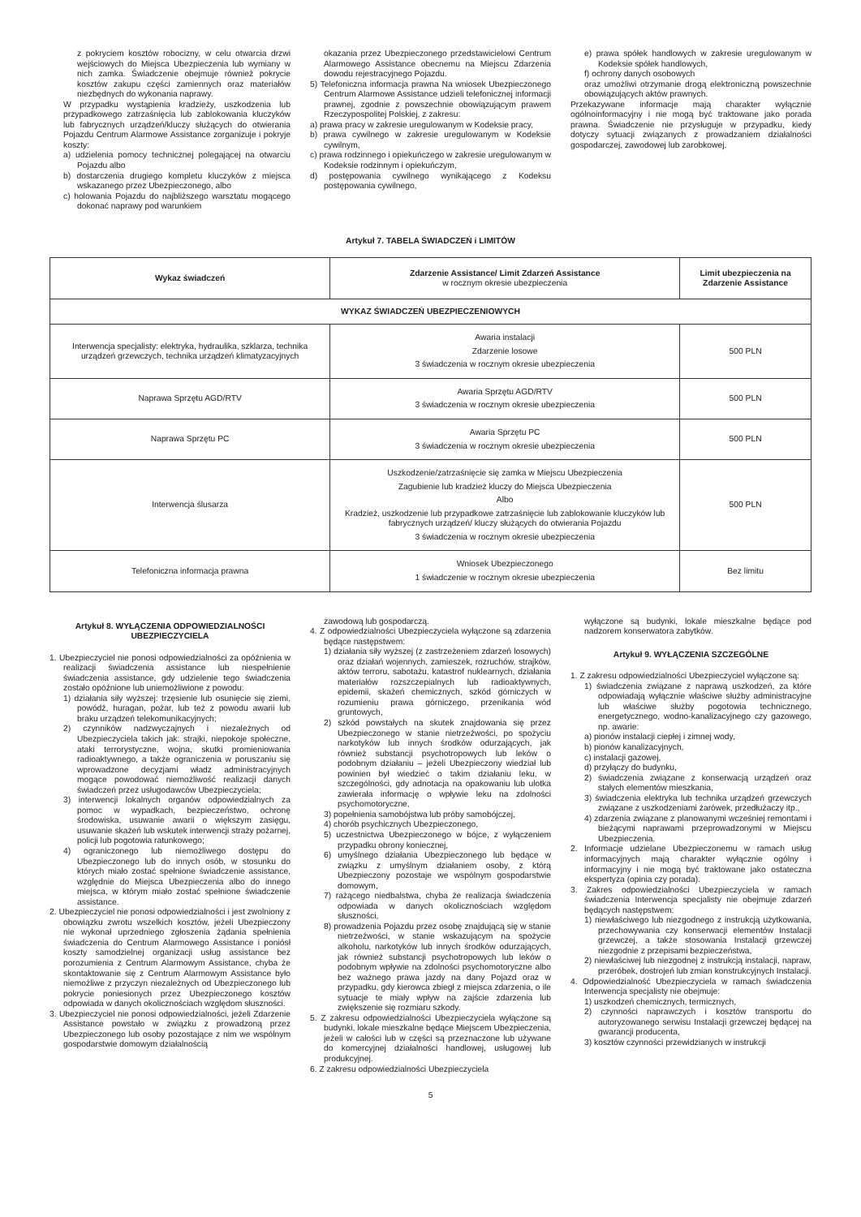z pokryciem kosztów robocizny, w celu otwarcia drzwi wejściowych do Miejsca Ubezpieczenia lub wymiany w nich zamka. Świadczenie obejmuje również pokrycie kosztów zakupu części zamiennych oraz materiałów niezbędnych do wykonania naprawy.
W przypadku wystąpienia kradzieży, uszkodzenia lub przypadkowego zatrzaśnięcia lub zablokowania kluczyków lub fabrycznych urządzeń/kluczy służących do otwierania Pojazdu Centrum Alarmowe Assistance zorganizuje i pokryje koszty:
a) udzielenia pomocy technicznej polegającej na otwarciu Pojazdu albo
b) dostarczenia drugiego kompletu kluczyków z miejsca wskazanego przez Ubezpieczonego, albo
c) holowania Pojazdu do najbliższego warsztatu mogącego dokonać naprawy pod warunkiem
okazania przez Ubezpieczonego przedstawicielowi Centrum Alarmowego Assistance obecnemu na Miejscu Zdarzenia dowodu rejestracyjnego Pojazdu.
5) Telefoniczna informacja prawna Na wniosek Ubezpieczonego Centrum Alarmowe Assistance udzieli telefonicznej informacji prawnej, zgodnie z powszechnie obowiązującym prawem Rzeczypospolitej Polskiej, z zakresu:
a) prawa pracy w zakresie uregulowanym w Kodeksie pracy,
b) prawa cywilnego w zakresie uregulowanym w Kodeksie cywilnym,
c) prawa rodzinnego i opiekuńczego w zakresie uregulowanym w Kodeksie rodzinnym i opiekuńczym,
d) postępowania cywilnego wynikającego z Kodeksu postępowania cywilnego,
e) prawa spółek handlowych w zakresie uregulowanym w Kodeksie spółek handlowych,
f) ochrony danych osobowych
oraz umożliwi otrzymanie drogą elektroniczną powszechnie obowiązujących aktów prawnych.
Przekazywane informacje mają charakter wyłącznie ogólnoinformacyjny i nie mogą być traktowane jako porada prawna. Świadczenie nie przysługuje w przypadku, kiedy dotyczy sytuacji związanych z prowadzaniem działalności gospodarczej, zawodowej lub zarobkowej.
Artykuł 7. TABELA ŚWIADCZEŃ i LIMITÓW
| Wykaz świadczeń | Zdarzenie Assistance/ Limit Zdarzeń Assistance w rocznym okresie ubezpieczenia | Limit ubezpieczenia na Zdarzenie Assistance |
| --- | --- | --- |
| WYKAZ ŚWIADCZEŃ UBEZPIECZENIOWYCH | | |
| Interwencja specjalisty: elektryka, hydraulika, szklarza, technika urządzeń grzewczych, technika urządzeń klimatyzacyjnych | Awaria instalacji Zdarzenie losowe 3 świadczenia w rocznym okresie ubezpieczenia | 500 PLN |
| Naprawa Sprzętu AGD/RTV | Awaria Sprzętu AGD/RTV 3 świadczenia w rocznym okresie ubezpieczenia | 500 PLN |
| Naprawa Sprzętu PC | Awaria Sprzętu PC 3 świadczenia w rocznym okresie ubezpieczenia | 500 PLN |
| Interwencja ślusarza | Uszkodzenie/zatrzaśnięcie się zamka w Miejscu Ubezpieczenia Zagubienie lub kradzież kluczy do Miejsca Ubezpieczenia Albo Kradzież, uszkodzenie lub przypadkowe zatrzaśnięcie lub zablokowanie kluczyków lub fabrycznych urządzeń/ kluczy służących do otwierania Pojazdu 3 świadczenia w rocznym okresie ubezpieczenia | 500 PLN |
| Telefoniczna informacja prawna | Wniosek Ubezpieczonego 1 świadczenie w rocznym okresie ubezpieczenia | Bez limitu |
Artykuł 8. WYŁĄCZENIA ODPOWIEDZIALNOŚCI UBEZPIECZYCIELA
1. Ubezpieczyciel nie ponosi odpowiedzialności za opóźnienia w realizacji świadczenia assistance lub niespełnienie świadczenia assistance, gdy udzielenie tego świadczenia zostało opóźnione lub uniemożliwione z powodu:
1) działania siły wyższej: trzęsienie lub osunięcie się ziemi, powódź, huragan, pożar, lub też z powodu awarii lub braku urządzeń telekomunikacyjnych;
2) czynników nadzwyczajnych i niezależnych od Ubezpieczyciela takich jak: strajki, niepokoje społeczne, ataki terrorystyczne, wojna, skutki promieniowania radioaktywnego, a także ograniczenia w poruszaniu się wprowadzone decyzjami władz administracyjnych mogące powodować niemożliwość realizacji danych świadczeń przez usługodawców Ubezpieczyciela;
3) interwencji lokalnych organów odpowiedzialnych za pomoc w wypadkach, bezpieczeństwo, ochronę środowiska, usuwanie awarii o większym zasięgu, usuwanie skażeń lub wskutek interwencji straży pożarnej, policji lub pogotowia ratunkowego;
4) ograniczonego lub niemożliwego dostępu do Ubezpieczonego lub do innych osób, w stosunku do których miało zostać spełnione świadczenie assistance, względnie do Miejsca Ubezpieczenia albo do innego miejsca, w którym miało zostać spełnione świadczenie assistance.
2. Ubezpieczyciel nie ponosi odpowiedzialności i jest zwolniony z obowiązku zwrotu wszelkich kosztów, jeżeli Ubezpieczony nie wykonał uprzedniego zgłoszenia żądania spełnienia świadczenia do Centrum Alarmowego Assistance i poniósł koszty samodzielnej organizacji usług assistance bez porozumienia z Centrum Alarmowym Assistance, chyba że skontaktowanie się z Centrum Alarmowym Assistance było niemożliwe z przyczyn niezależnych od Ubezpieczonego lub pokrycie poniesionych przez Ubezpieczonego kosztów odpowiada w danych okolicznościach względom słuszności.
3. Ubezpieczyciel nie ponosi odpowiedzialności, jeżeli Zdarzenie Assistance powstało w związku z prowadzoną przez Ubezpieczonego lub osoby pozostające z nim we wspólnym gospodarstwie domowym działalnością
zawodową lub gospodarczą.
4. Z odpowiedzialności Ubezpieczyciela wyłączone są zdarzenia będące następstwem:
1) działania siły wyższej (z zastrzeżeniem zdarzeń losowych) oraz działań wojennych, zamieszek, rozruchów, strajków, aktów terroru, sabotażu, katastrof nuklearnych, działania materiałów rozszczepialnych lub radioaktywnych, epidemii, skażeń chemicznych, szkód górniczych w rozumieniu prawa górniczego, przenikania wód gruntowych,
2) szkód powstałych na skutek znajdowania się przez Ubezpieczonego w stanie nietrzeźwości, po spożyciu narkotyków lub innych środków odurzających, jak również substancji psychotropowych lub leków o podobnym działaniu – jeżeli Ubezpieczony wiedział lub powinien był wiedzieć o takim działaniu leku, w szczególności, gdy adnotacja na opakowaniu lub ulotka zawierała informację o wpływie leku na zdolności psychomotoryczne,
3) popełnienia samobójstwa lub próby samobójczej,
4) chorób psychicznych Ubezpieczonego,
5) uczestnictwa Ubezpieczonego w bójce, z wyłączeniem przypadku obrony koniecznej,
6) umyślnego działania Ubezpieczonego lub będące w związku z umyślnym działaniem osoby, z którą Ubezpieczony pozostaje we wspólnym gospodarstwie domowym,
7) rażącego niedbalstwa, chyba że realizacja świadczenia odpowiada w danych okolicznościach względom słuszności,
8) prowadzenia Pojazdu przez osobę znajdującą się w stanie nietrzeźwości, w stanie wskazującym na spożycie alkoholu, narkotyków lub innych środków odurzających, jak również substancji psychotropowych lub leków o podobnym wpływie na zdolności psychomotoryczne albo bez ważnego prawa jazdy na dany Pojazd oraz w przypadku, gdy kierowca zbiegł z miejsca zdarzenia, o ile sytuacje te miały wpływ na zajście zdarzenia lub zwiększenie się rozmiaru szkody.
5. Z zakresu odpowiedzialności Ubezpieczyciela wyłączone są budynki, lokale mieszkalne będące Miejscem Ubezpieczenia, jeżeli w całości lub w części są przeznaczone lub używane do komercyjnej działalności handlowej, usługowej lub produkcyjnej.
6. Z zakresu odpowiedzialności Ubezpieczyciela
wyłączone są budynki, lokale mieszkalne będące pod nadzorem konserwatora zabytków.
Artykuł 9. WYŁĄCZENIA SZCZEGÓLNE
1. Z zakresu odpowiedzialności Ubezpieczyciel wyłączone są:
1) świadczenia związane z naprawą uszkodzeń, za które odpowiadają wyłącznie właściwe służby administracyjne lub właściwe służby pogotowia technicznego, energetycznego, wodno-kanalizacyjnego czy gazowego, np. awarie:
a) pionów instalacji ciepłej i zimnej wody,
b) pionów kanalizacyjnych,
c) instalacji gazowej,
d) przyłączy do budynku,
2) świadczenia związane z konserwacją urządzeń oraz stałych elementów mieszkania,
3) świadczenia elektryka lub technika urządzeń grzewczych związane z uszkodzeniami żarówek, przedłużaczy itp.,
4) zdarzenia związane z planowanymi wcześniej remontami i bieżącymi naprawami przeprowadzonymi w Miejscu Ubezpieczenia.
2. Informacje udzielane Ubezpieczonemu w ramach usług informacyjnych mają charakter wyłącznie ogólny i informacyjny i nie mogą być traktowane jako ostateczna ekspertyza (opinia czy porada).
3. Zakres odpowiedzialności Ubezpieczyciela w ramach świadczenia Interwencja specjalisty nie obejmuje zdarzeń będących następstwem:
1) niewłaściwego lub niezgodnego z instrukcją użytkowania, przechowywania czy konserwacji elementów Instalacji grzewczej, a także stosowania Instalacji grzewczej niezgodnie z przepisami bezpieczeństwa,
2) niewłaściwej lub niezgodnej z instrukcją instalacji, napraw, przeróbek, dostrojeń lub zmian konstrukcyjnych Instalacji.
4. Odpowiedzialność Ubezpieczyciela w ramach świadczenia Interwencja specjalisty nie obejmuje:
1) uszkodzeń chemicznych, termicznych,
2) czynności naprawczych i kosztów transportu do autoryzowanego serwisu Instalacji grzewczej będącej na gwarancji producenta,
3) kosztów czynności przewidzianych w instrukcji
5